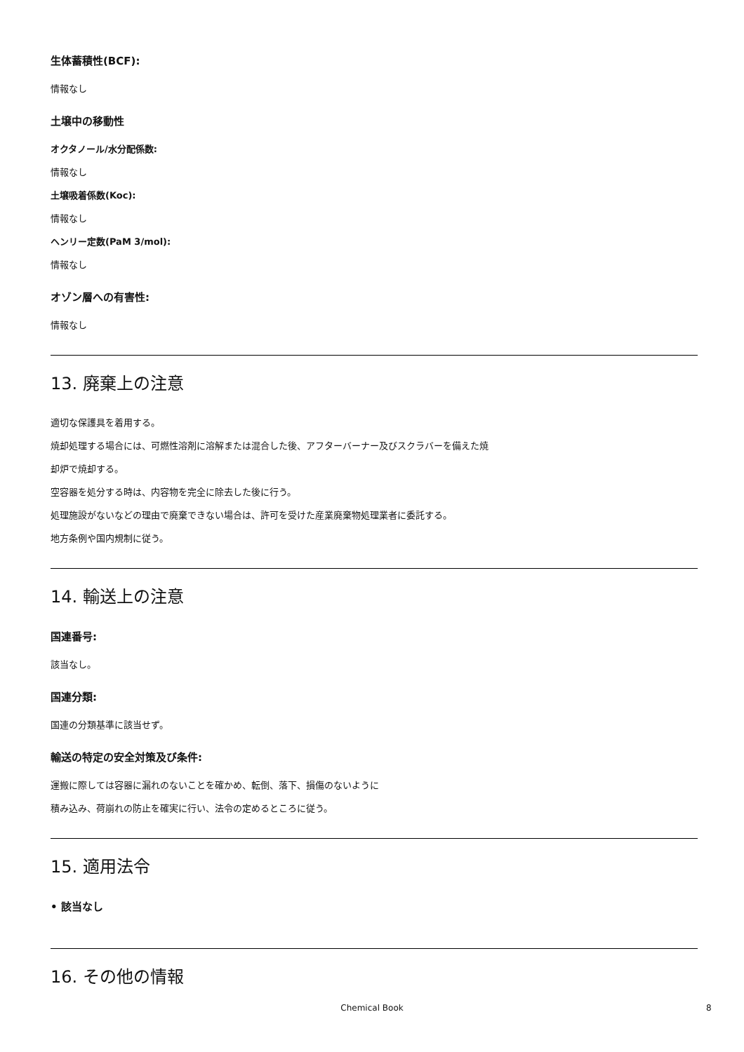生体蓄積性(BCF):
情報なし
土壌中の移動性
オクタノール/水分配係数:
情報なし
土壌吸着係数(Koc):
情報なし
ヘンリー定数(PaM 3/mol):
情報なし
オゾン層への有害性:
情報なし
13. 廃棄上の注意
適切な保護具を着用する。
焼却処理する場合には、可燃性溶剤に溶解または混合した後、アフターバーナー及びスクラバーを備えた焼
却炉で焼却する。
空容器を処分する時は、内容物を完全に除去した後に行う。
処理施設がないなどの理由で廃棄できない場合は、許可を受けた産業廃棄物処理業者に委託する。
地方条例や国内規制に従う。
14. 輸送上の注意
国連番号:
該当なし。
国連分類:
国連の分類基準に該当せず。
輸送の特定の安全対策及び条件:
運搬に際しては容器に漏れのないことを確かめ、転倒、落下、損傷のないように
積み込み、荷崩れの防止を確実に行い、法令の定めるところに従う。
15. 適用法令
• 該当なし
16. その他の情報
Chemical Book 8